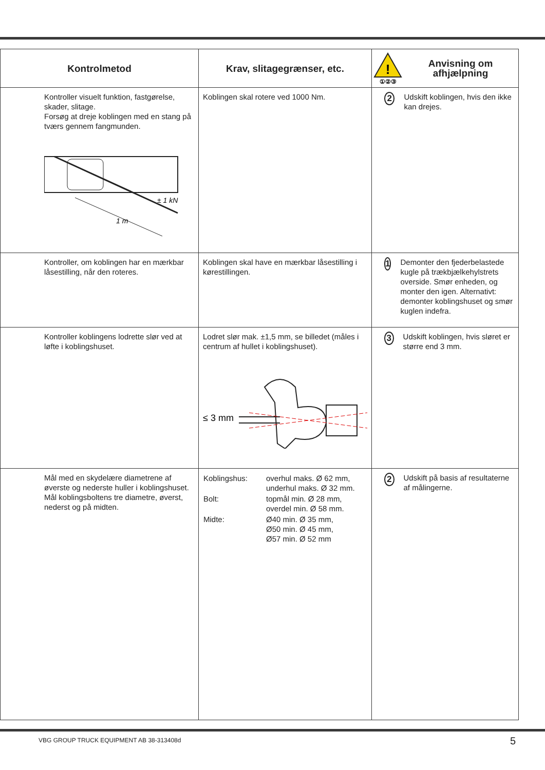| Kontrolmetod | Krav, slitagegrænser, etc. | ! ①②③ Anvisning om afhjælpning |
| --- | --- | --- |
| Kontroller visuelt funktion, fastgørelse, skader, slitage. Forsøg at dreje koblingen med en stang på tværs gennem fangmunden. ± 1 kN 1 m | Koblingen skal rotere ved 1000 Nm. | 2 Udskift koblingen, hvis den ikke kan drejes. |
| Kontroller, om koblingen har en mærkbar låsestilling, når den roteres. | Koblingen skal have en mærkbar låsestilling i kørestillingen. | 1 Demonter den fjederbelastede kugle på trækbjælkehylstrets overside. Smør enheden, og monter den igen. Alternativt: demonter koblingshuset og smør kuglen indefra. |
| Kontroller koblingens lodrette slør ved at løfte i koblingshuset. | Lodret slør mak. ±1,5 mm, se billedet (måles i centrum af hullet i koblingshuset). ≤ 3 mm | 3 Udskift koblingen, hvis sløret er større end 3 mm. |
| Mål med en skydelære diametrene af øverste og nederste huller i koblingshuset. Mål koblingsboltens tre diametre, øverst, nederst og på midten. | / Koblingshus: / overhul maks. Ø 62 mm, underhul maks. Ø 32 mm. / / Bolt: / topmål min. Ø 28 mm, overdel min. Ø 58 mm. / / Midte: / Ø40 min. Ø 35 mm, Ø50 min. Ø 45 mm, Ø57 min. Ø 52 mm / | 2 Udskift på basis af resultaterne af målingerne. |
VBG GROUP TRUCK EQUIPMENT AB 38-313408d
5